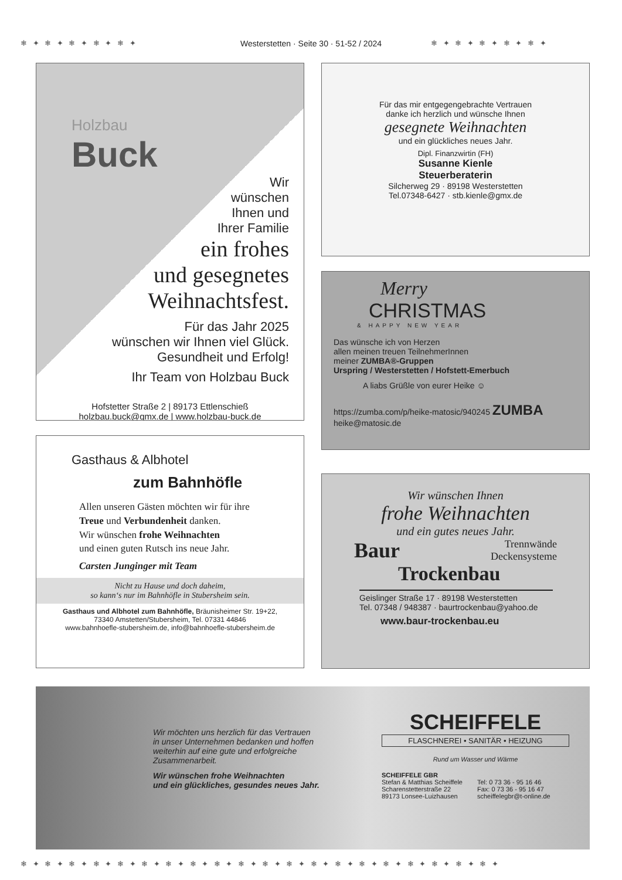❄ ✦ ❄ ✦ ❄ ✦ ❄ ✦ ❄ ✦
Westerstetten · Seite 30 · 51-52 / 2024 ❄ ✦ ❄ ✦ ❄ ✦ ❄ ✦ ❄ ✦
Holzbau
Buck
Wir
wünschen
Ihnen und
Ihrer Familie
ein frohes
und gesegnetes
Weihnachtsfest.
Für das Jahr 2025
wünschen wir Ihnen viel Glück.
Gesundheit und Erfolg!
Ihr Team von Holzbau Buck
Hofstetter Straße 2 | 89173 Ettlenschieß
holzbau.buck@gmx.de | www.holzbau-buck.de
Für das mir entgegengebrachte Vertrauen
danke ich herzlich und wünsche Ihnen
gesegnete Weihnachten
und ein glückliches neues Jahr.
Dipl. Finanzwirtin (FH)
Susanne Kienle
Steuerberaterin
Silcherweg 29 · 89198 Westerstetten
Tel.07348-6427 · stb.kienle@gmx.de
Merry
CHRISTMAS
& HAPPY NEW YEAR
Das wünsche ich von Herzen
allen meinen treuen TeilnehmerInnen
meiner ZUMBA®-Gruppen
Urspring / Westerstetten / Hofstett-Emerbuch
A liabs Grüßle von eurer Heike ☺
https://zumba.com/p/heike-matosic/940245 ZUMBA
heike@matosic.de
Gasthaus & Albhotel
zum Bahnhöfle
Allen unseren Gästen möchten wir für ihre
Treue und Verbundenheit danken.
Wir wünschen frohe Weihnachten
und einen guten Rutsch ins neue Jahr.
Carsten Junginger mit Team
Nicht zu Hause und doch daheim,
so kann‘s nur im Bahnhöfle in Stubersheim sein.
Gasthaus und Albhotel zum Bahnhöfle, Bräunisheimer Str. 19+22,
73340 Amstetten/Stubersheim, Tel. 07331 44846
www.bahnhoefle-stubersheim.de, info@bahnhoefle-stubersheim.de
Wir wünschen Ihnen
frohe Weihnachten
und ein gutes neues Jahr.
Baur
Trennwände
Deckensysteme
Trockenbau
Geislinger Straße 17 · 89198 Westerstetten
Tel. 07348 / 948387 · baurtrockenbau@yahoo.de
www.baur-trockenbau.eu
Wir möchten uns herzlich für das Vertrauen
in unser Unternehmen bedanken und hoffen
weiterhin auf eine gute und erfolgreiche
Zusammenarbeit.
Wir wünschen frohe Weihnachten
und ein glückliches, gesundes neues Jahr.
SCHEIFFELE
FLASCHNEREI • SANITÄR • HEIZUNG
Rund um Wasser und Wärme
SCHEIFFELE GBR
Stefan & Matthias Scheiffele
Scharenstetterstraße 22
89173 Lonsee-Luizhausen
Tel: 0 73 36 - 95 16 46
Fax: 0 73 36 - 95 16 47
scheiffelegbr@t-online.de
❄ ✦ ❄ ✦ ❄ ✦ ❄ ✦ ❄ ✦ ❄ ✦ ❄ ✦ ❄ ✦ ❄ ✦ ❄ ✦ ❄ ✦ ❄ ✦ ❄ ✦ ❄ ✦ ❄ ✦ ❄ ✦ ❄ ✦ ❄ ✦ ❄ ✦ ❄ ✦